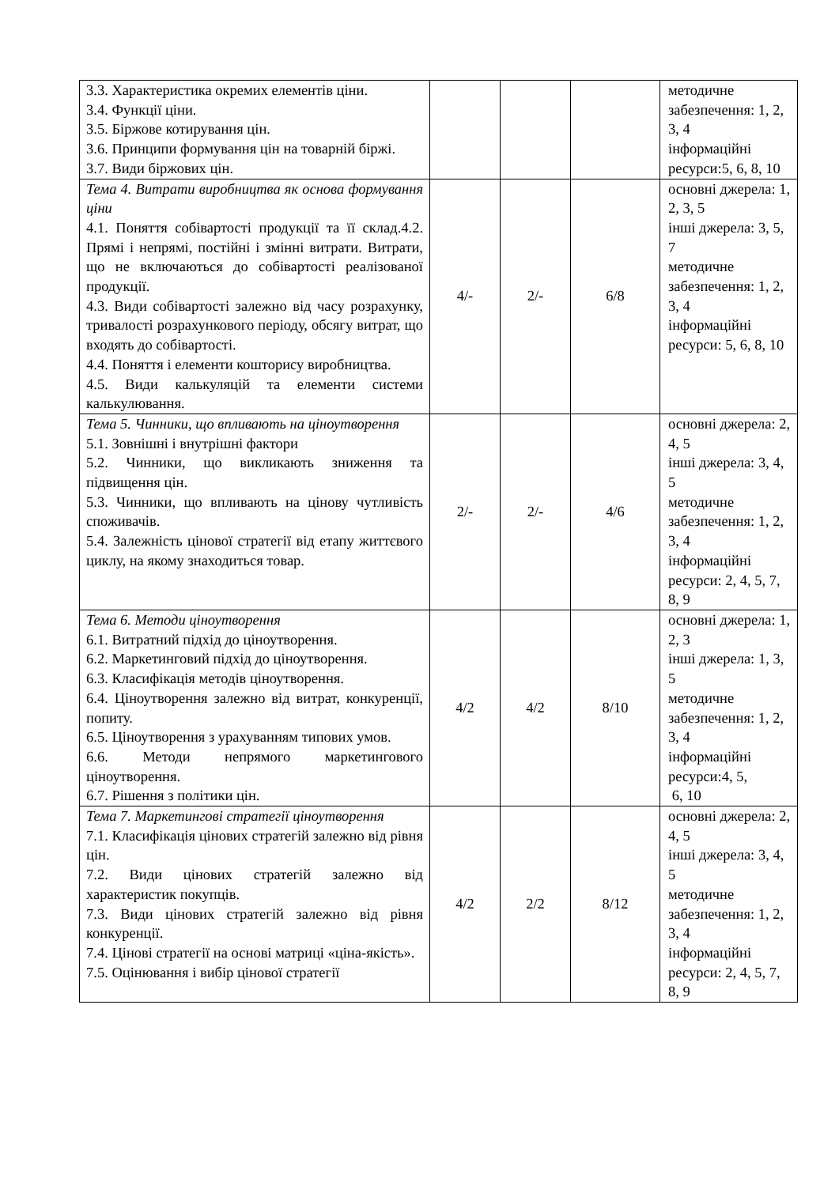| 3.3. Характеристика окремих елементів ціни. 3.4. Функції ціни. 3.5. Біржове котирування цін. 3.6. Принципи формування цін на товарній біржі. 3.7. Види біржових цін. | | | | методичне забезпечення: 1, 2, 3, 4 інформаційні ресурси:5, 6, 8, 10 |
| Тема 4. Витрати виробництва як основа формування ціни 4.1. Поняття собівартості продукції та її склад.4.2. Прямі і непрямі, постійні і змінні витрати. Витрати, що не включаються до собівартості реалізованої продукції. 4.3. Види собівартості залежно від часу розрахунку, тривалості розрахункового періоду, обсягу витрат, що входять до собівартості. 4.4. Поняття і елементи кошторису виробництва. 4.5. Види калькуляцій та елементи системи калькулювання. | 4/- | 2/- | 6/8 | основні джерела: 1, 2, 3, 5 інші джерела: 3, 5, 7 методичне забезпечення: 1, 2, 3, 4 інформаційні ресурси: 5, 6, 8, 10 |
| Тема 5. Чинники, що впливають на ціноутворення 5.1. Зовнішні і внутрішні фактори 5.2. Чинники, що викликають зниження та підвищення цін. 5.3. Чинники, що впливають на цінову чутливість споживачів. 5.4. Залежність цінової стратегії від етапу життєвого циклу, на якому знаходиться товар. | 2/- | 2/- | 4/6 | основні джерела: 2, 4, 5 інші джерела: 3, 4, 5 методичне забезпечення: 1, 2, 3, 4 інформаційні ресурси: 2, 4, 5, 7, 8, 9 |
| Тема 6. Методи ціноутворення 6.1. Витратний підхід до ціноутворення. 6.2. Маркетинговий підхід до ціноутворення. 6.3. Класифікація методів ціноутворення. 6.4. Ціноутворення залежно від витрат, конкуренції, попиту. 6.5. Ціноутворення з урахуванням типових умов. 6.6. Методи непрямого маркетингового ціноутворення. 6.7. Рішення з політики цін. | 4/2 | 4/2 | 8/10 | основні джерела: 1, 2, 3 інші джерела: 1, 3, 5 методичне забезпечення: 1, 2, 3, 4 інформаційні ресурси:4, 5, 6, 10 |
| Тема 7. Маркетингові стратегії ціноутворення 7.1. Класифікація цінових стратегій залежно від рівня цін. 7.2. Види цінових стратегій залежно від характеристик покупців. 7.3. Види цінових стратегій залежно від рівня конкуренції. 7.4. Цінові стратегії на основі матриці «ціна-якість». 7.5. Оцінювання і вибір цінової стратегії | 4/2 | 2/2 | 8/12 | основні джерела: 2, 4, 5 інші джерела: 3, 4, 5 методичне забезпечення: 1, 2, 3, 4 інформаційні ресурси: 2, 4, 5, 7, 8, 9 |